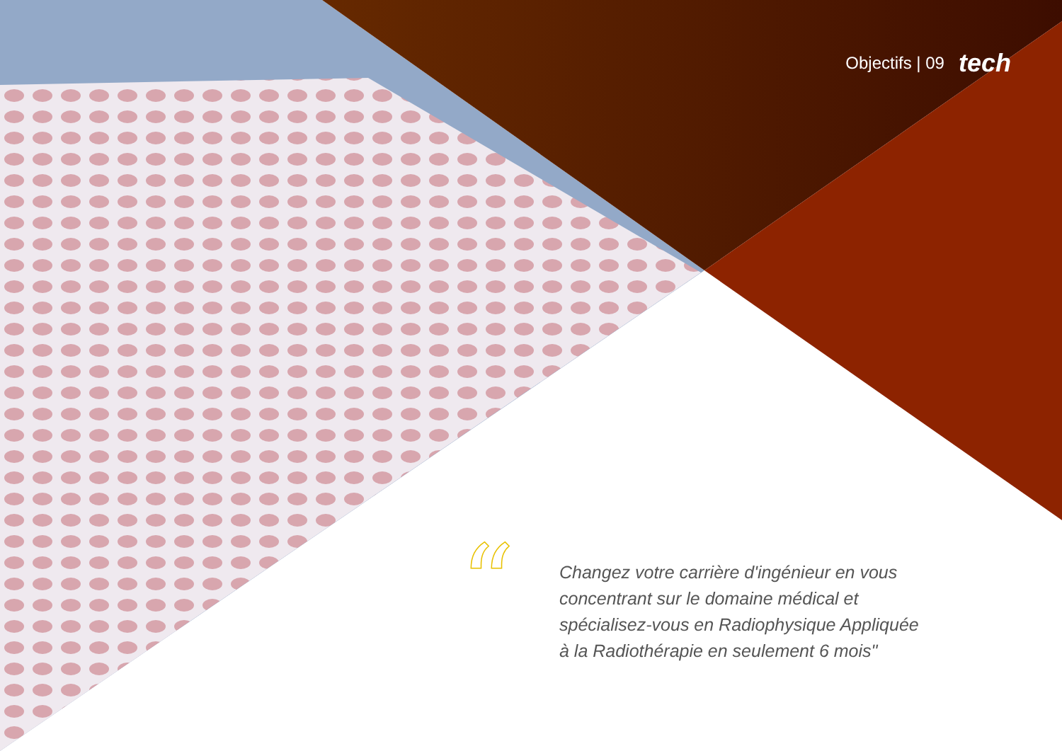Objectifs | 09 tech
“
Changez votre carrière d'ingénieur en vous concentrant sur le domaine médical et spécialisez-vous en Radiophysique Appliquée à la Radiothérapie en seulement 6 mois"